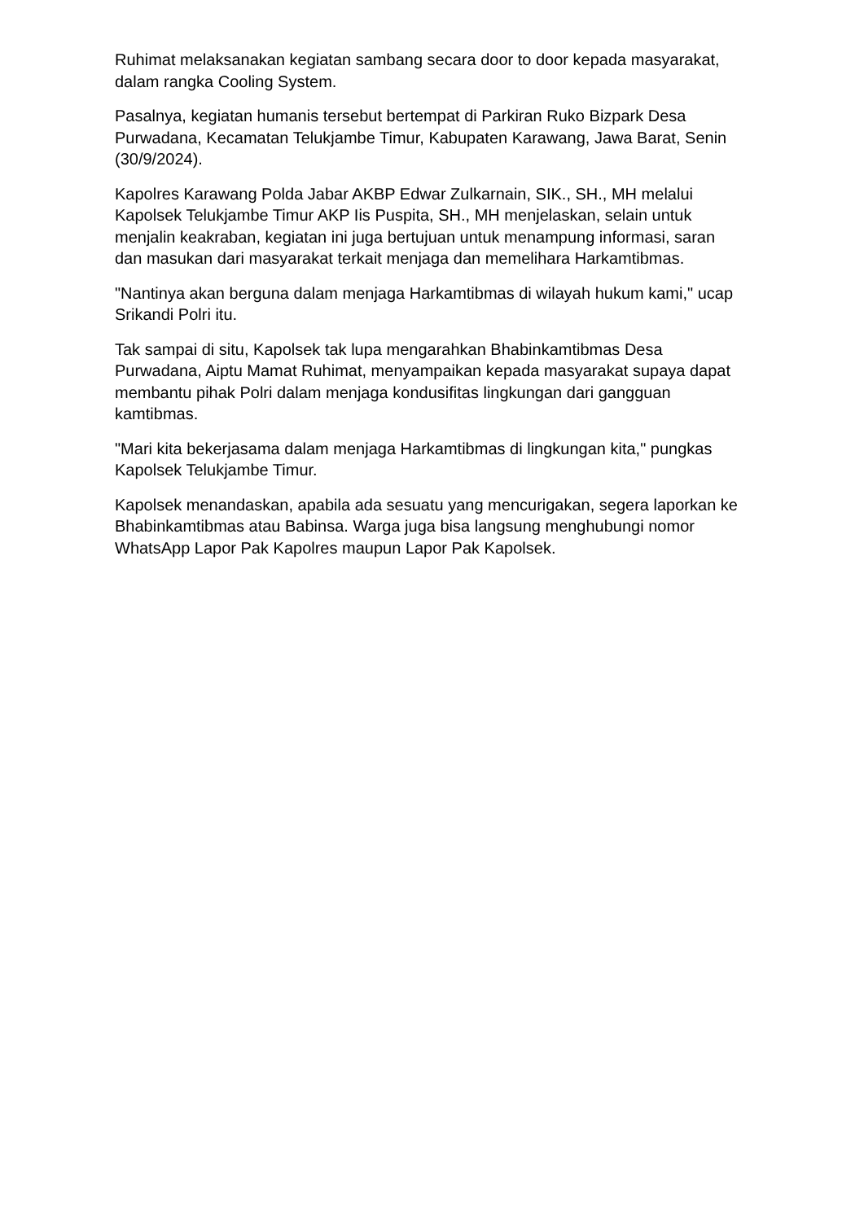Ruhimat melaksanakan kegiatan sambang secara door to door kepada masyarakat, dalam rangka Cooling System.
Pasalnya, kegiatan humanis tersebut bertempat di Parkiran Ruko Bizpark Desa Purwadana, Kecamatan Telukjambe Timur, Kabupaten Karawang, Jawa Barat, Senin (30/9/2024).
Kapolres Karawang Polda Jabar AKBP Edwar Zulkarnain, SIK., SH., MH melalui Kapolsek Telukjambe Timur AKP Iis Puspita, SH., MH menjelaskan, selain untuk menjalin keakraban, kegiatan ini juga bertujuan untuk menampung informasi, saran dan masukan dari masyarakat terkait menjaga dan memelihara Harkamtibmas.
"Nantinya akan berguna dalam menjaga Harkamtibmas di wilayah hukum kami," ucap Srikandi Polri itu.
Tak sampai di situ, Kapolsek tak lupa mengarahkan Bhabinkamtibmas Desa Purwadana, Aiptu Mamat Ruhimat, menyampaikan kepada masyarakat supaya dapat membantu pihak Polri dalam menjaga kondusifitas lingkungan dari gangguan kamtibmas.
"Mari kita bekerjasama dalam menjaga Harkamtibmas di lingkungan kita," pungkas Kapolsek Telukjambe Timur.
Kapolsek menandaskan, apabila ada sesuatu yang mencurigakan, segera laporkan ke Bhabinkamtibmas atau Babinsa. Warga juga bisa langsung menghubungi nomor WhatsApp Lapor Pak Kapolres maupun Lapor Pak Kapolsek.